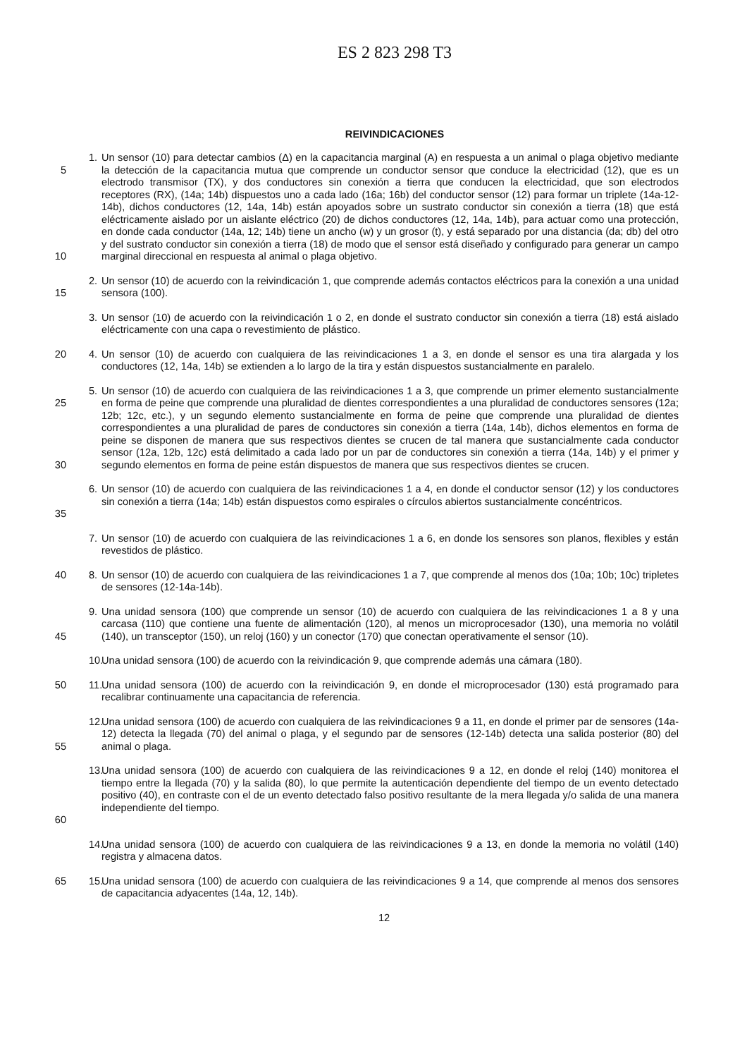ES 2 823 298 T3
REIVINDICACIONES
5
10
1. Un sensor (10) para detectar cambios (Δ) en la capacitancia marginal (A) en respuesta a un animal o plaga objetivo mediante la detección de la capacitancia mutua que comprende un conductor sensor que conduce la electricidad (12), que es un electrodo transmisor (TX), y dos conductores sin conexión a tierra que conducen la electricidad, que son electrodos receptores (RX), (14a; 14b) dispuestos uno a cada lado (16a; 16b) del conductor sensor (12) para formar un triplete (14a-12-14b), dichos conductores (12, 14a, 14b) están apoyados sobre un sustrato conductor sin conexión a tierra (18) que está eléctricamente aislado por un aislante eléctrico (20) de dichos conductores (12, 14a, 14b), para actuar como una protección, en donde cada conductor (14a, 12; 14b) tiene un ancho (w) y un grosor (t), y está separado por una distancia (da; db) del otro y del sustrato conductor sin conexión a tierra (18) de modo que el sensor está diseñado y configurado para generar un campo marginal direccional en respuesta al animal o plaga objetivo.
15 2. Un sensor (10) de acuerdo con la reivindicación 1, que comprende además contactos eléctricos para la conexión a una unidad sensora (100).
3. Un sensor (10) de acuerdo con la reivindicación 1 o 2, en donde el sustrato conductor sin conexión a tierra (18) está aislado eléctricamente con una capa o revestimiento de plástico.
20 4. Un sensor (10) de acuerdo con cualquiera de las reivindicaciones 1 a 3, en donde el sensor es una tira alargada y los conductores (12, 14a, 14b) se extienden a lo largo de la tira y están dispuestos sustancialmente en paralelo.
25
30
5. Un sensor (10) de acuerdo con cualquiera de las reivindicaciones 1 a 3, que comprende un primer elemento sustancialmente en forma de peine que comprende una pluralidad de dientes correspondientes a una pluralidad de conductores sensores (12a; 12b; 12c, etc.), y un segundo elemento sustancialmente en forma de peine que comprende una pluralidad de dientes correspondientes a una pluralidad de pares de conductores sin conexión a tierra (14a, 14b), dichos elementos en forma de peine se disponen de manera que sus respectivos dientes se crucen de tal manera que sustancialmente cada conductor sensor (12a, 12b, 12c) está delimitado a cada lado por un par de conductores sin conexión a tierra (14a, 14b) y el primer y segundo elementos en forma de peine están dispuestos de manera que sus respectivos dientes se crucen.
35 6. Un sensor (10) de acuerdo con cualquiera de las reivindicaciones 1 a 4, en donde el conductor sensor (12) y los conductores sin conexión a tierra (14a; 14b) están dispuestos como espirales o círculos abiertos sustancialmente concéntricos.
7. Un sensor (10) de acuerdo con cualquiera de las reivindicaciones 1 a 6, en donde los sensores son planos, flexibles y están revestidos de plástico.
40 8. Un sensor (10) de acuerdo con cualquiera de las reivindicaciones 1 a 7, que comprende al menos dos (10a; 10b; 10c) tripletes de sensores (12-14a-14b).
45 9. Una unidad sensora (100) que comprende un sensor (10) de acuerdo con cualquiera de las reivindicaciones 1 a 8 y una carcasa (110) que contiene una fuente de alimentación (120), al menos un microprocesador (130), una memoria no volátil (140), un transceptor (150), un reloj (160) y un conector (170) que conectan operativamente el sensor (10).
10. Una unidad sensora (100) de acuerdo con la reivindicación 9, que comprende además una cámara (180).
50 11. Una unidad sensora (100) de acuerdo con la reivindicación 9, en donde el microprocesador (130) está programado para recalibrar continuamente una capacitancia de referencia.
55 12. Una unidad sensora (100) de acuerdo con cualquiera de las reivindicaciones 9 a 11, en donde el primer par de sensores (14a-12) detecta la llegada (70) del animal o plaga, y el segundo par de sensores (12-14b) detecta una salida posterior (80) del animal o plaga.
60 13. Una unidad sensora (100) de acuerdo con cualquiera de las reivindicaciones 9 a 12, en donde el reloj (140) monitorea el tiempo entre la llegada (70) y la salida (80), lo que permite la autenticación dependiente del tiempo de un evento detectado positivo (40), en contraste con el de un evento detectado falso positivo resultante de la mera llegada y/o salida de una manera independiente del tiempo.
14. Una unidad sensora (100) de acuerdo con cualquiera de las reivindicaciones 9 a 13, en donde la memoria no volátil (140) registra y almacena datos.
65 15. Una unidad sensora (100) de acuerdo con cualquiera de las reivindicaciones 9 a 14, que comprende al menos dos sensores de capacitancia adyacentes (14a, 12, 14b).
12